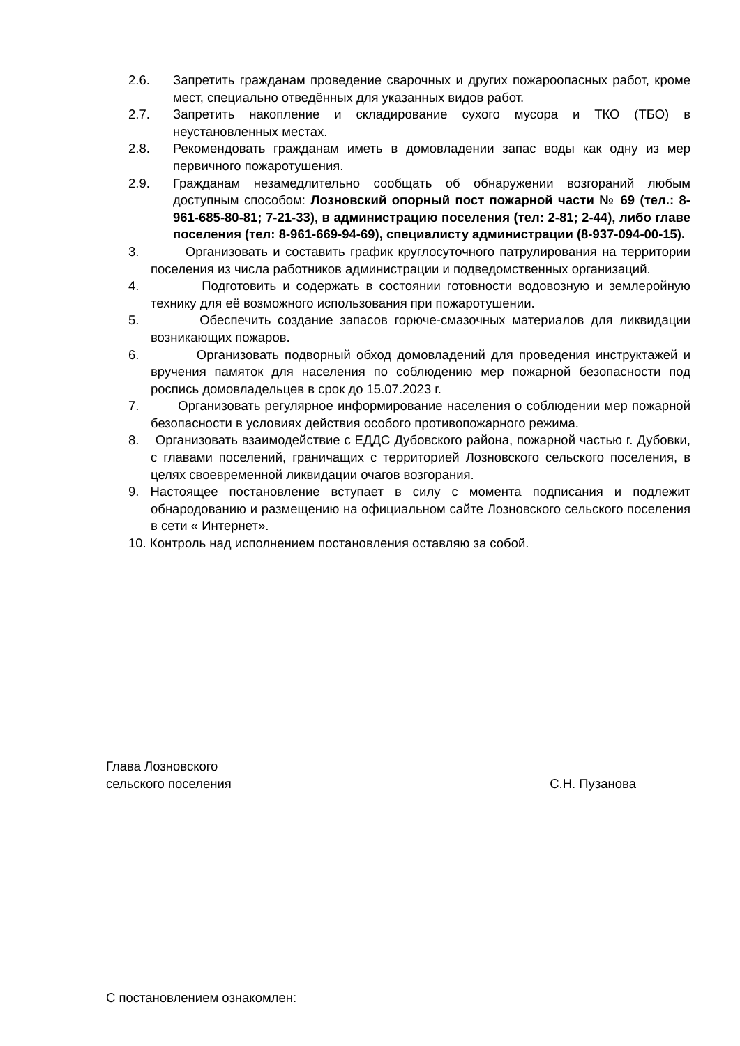2.6. Запретить гражданам проведение сварочных и других пожароопасных работ, кроме мест, специально отведённых для указанных видов работ.
2.7. Запретить накопление и складирование сухого мусора и ТКО (ТБО) в неустановленных местах.
2.8. Рекомендовать гражданам иметь в домовладении запас воды как одну из мер первичного пожаротушения.
2.9. Гражданам незамедлительно сообщать об обнаружении возгораний любым доступным способом: Лозновский опорный пост пожарной части № 69 (тел.: 8-961-685-80-81; 7-21-33), в администрацию поселения (тел: 2-81; 2-44), либо главе поселения (тел: 8-961-669-94-69), специалисту администрации (8-937-094-00-15).
3. Организовать и составить график круглосуточного патрулирования на территории поселения из числа работников администрации и подведомственных организаций.
4. Подготовить и содержать в состоянии готовности водовозную и землеройную технику для её возможного использования при пожаротушении.
5. Обеспечить создание запасов горюче-смазочных материалов для ликвидации возникающих пожаров.
6. Организовать подворный обход домовладений для проведения инструктажей и вручения памяток для населения по соблюдению мер пожарной безопасности под роспись домовладельцев в срок до 15.07.2023 г.
7. Организовать регулярное информирование населения о соблюдении мер пожарной безопасности в условиях действия особого противопожарного режима.
8. Организовать взаимодействие с ЕДДС Дубовского района, пожарной частью г. Дубовки, с главами поселений, граничащих с территорией Лозновского сельского поселения, в целях своевременной ликвидации очагов возгорания.
9. Настоящее постановление вступает в силу с момента подписания и подлежит обнародованию и размещению на официальном сайте Лозновского сельского поселения в сети « Интернет».
10. Контроль над исполнением постановления оставляю за собой.
Глава Лозновского
сельского поселения С.Н. Пузанова
С постановлением ознакомлен: